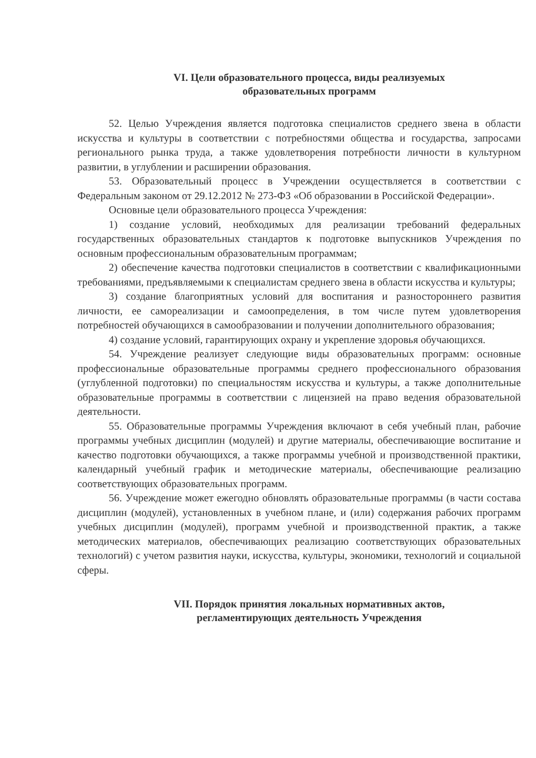VI. Цели образовательного процесса, виды реализуемых
образовательных программ
52. Целью Учреждения является подготовка специалистов среднего звена в области искусства и культуры в соответствии с потребностями общества и государства, запросами регионального рынка труда, а также удовлетворения потребности личности в культурном развитии, в углублении и расширении образования.
53. Образовательный процесс в Учреждении осуществляется в соответствии с Федеральным законом от 29.12.2012 № 273-ФЗ «Об образовании в Российской Федерации».
Основные цели образовательного процесса Учреждения:
1) создание условий, необходимых для реализации требований федеральных государственных образовательных стандартов к подготовке выпускников Учреждения по основным профессиональным образовательным программам;
2) обеспечение качества подготовки специалистов в соответствии с квалификационными требованиями, предъявляемыми к специалистам среднего звена в области искусства и культуры;
3) создание благоприятных условий для воспитания и разностороннего развития личности, ее самореализации и самоопределения, в том числе путем удовлетворения потребностей обучающихся в самообразовании и получении дополнительного образования;
4) создание условий, гарантирующих охрану и укрепление здоровья обучающихся.
54. Учреждение реализует следующие виды образовательных программ: основные профессиональные образовательные программы среднего профессионального образования (углубленной подготовки) по специальностям искусства и культуры, а также дополнительные образовательные программы в соответствии с лицензией на право ведения образовательной деятельности.
55. Образовательные программы Учреждения включают в себя учебный план, рабочие программы учебных дисциплин (модулей) и другие материалы, обеспечивающие воспитание и качество подготовки обучающихся, а также программы учебной и производственной практики, календарный учебный график и методические материалы, обеспечивающие реализацию соответствующих образовательных программ.
56. Учреждение может ежегодно обновлять образовательные программы (в части состава дисциплин (модулей), установленных в учебном плане, и (или) содержания рабочих программ учебных дисциплин (модулей), программ учебной и производственной практик, а также методических материалов, обеспечивающих реализацию соответствующих образовательных технологий) с учетом развития науки, искусства, культуры, экономики, технологий и социальной сферы.
VII. Порядок принятия локальных нормативных актов,
регламентирующих деятельность Учреждения